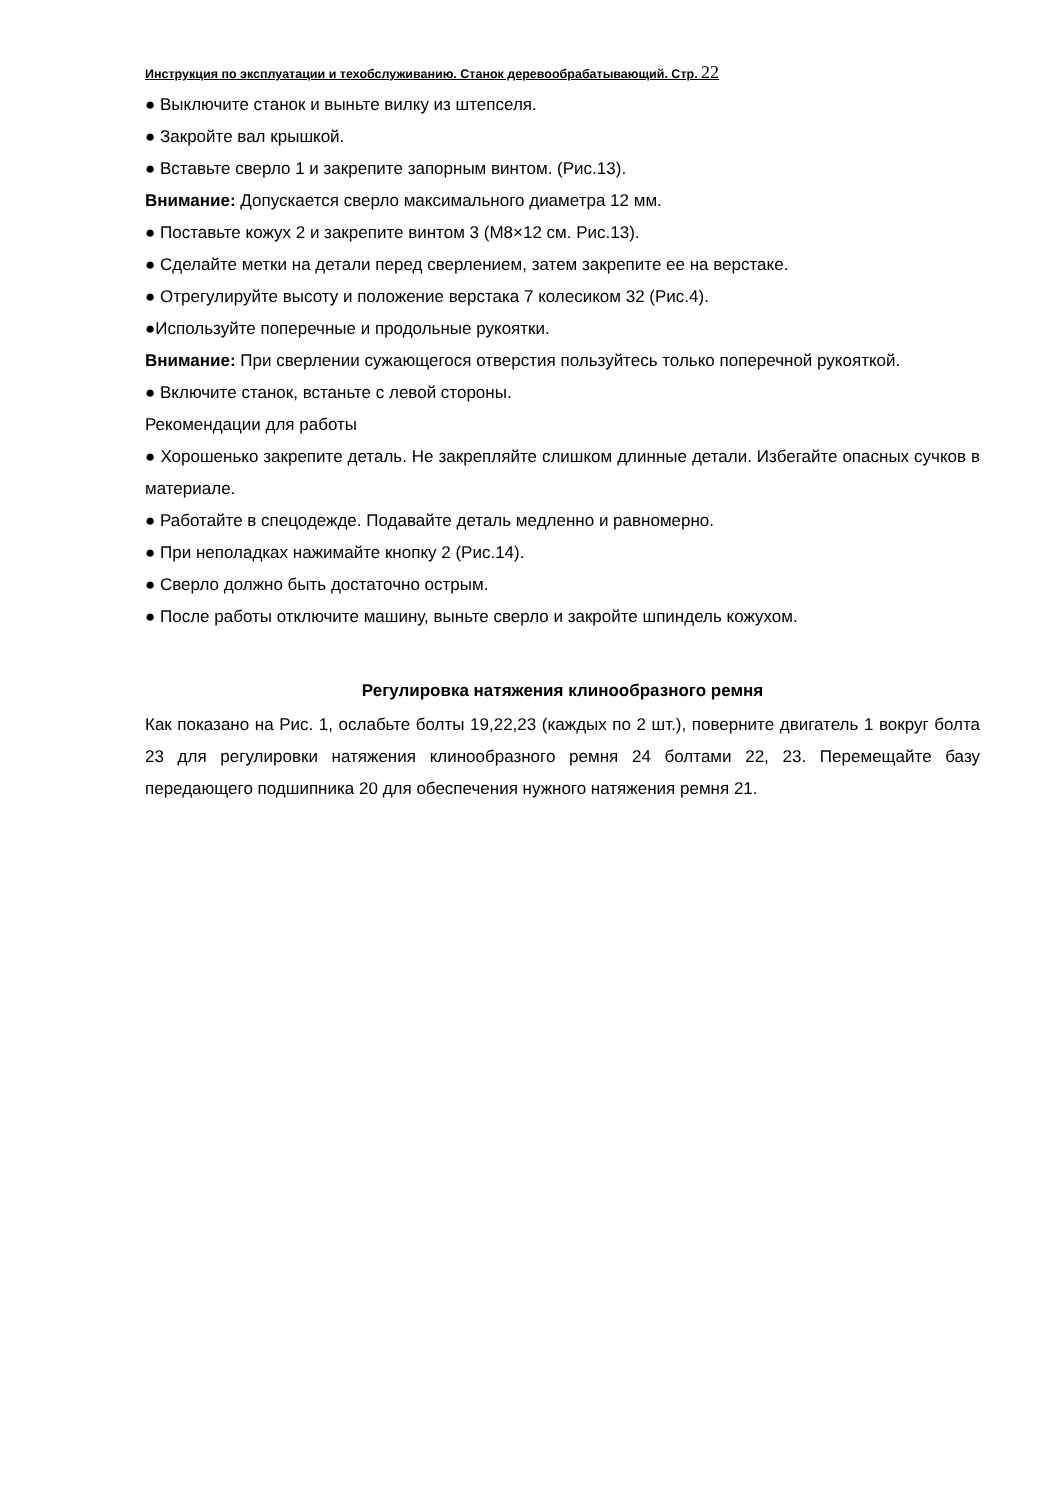Инструкция по эксплуатации и техобслуживанию. Станок деревообрабатывающий. Стр. 22
● Выключите станок и выньте вилку из штепселя.
● Закройте вал крышкой.
● Вставьте сверло 1 и закрепите запорным винтом. (Рис.13).
Внимание: Допускается сверло максимального диаметра 12 мм.
● Поставьте кожух 2 и закрепите винтом 3 (M8×12 см. Рис.13).
● Сделайте метки на детали перед сверлением, затем закрепите ее на верстаке.
● Отрегулируйте высоту и положение верстака 7 колесиком 32 (Рис.4).
●Используйте поперечные и продольные рукоятки.
Внимание: При сверлении сужающегося отверстия пользуйтесь только поперечной рукояткой.
● Включите станок, встаньте с левой стороны.
Рекомендации для работы
● Хорошенько закрепите деталь. Не закрепляйте слишком длинные детали. Избегайте опасных сучков в материале.
● Работайте в спецодежде. Подавайте деталь медленно и равномерно.
● При неполадках нажимайте кнопку 2 (Рис.14).
● Сверло должно быть достаточно острым.
● После работы отключите машину, выньте сверло и закройте шпиндель кожухом.
Регулировка натяжения клинообразного ремня
Как показано на Рис. 1, ослабьте болты 19,22,23 (каждых по 2 шт.), поверните двигатель 1 вокруг болта 23 для регулировки натяжения клинообразного ремня 24 болтами 22, 23. Перемещайте базу передающего подшипника 20 для обеспечения нужного натяжения ремня 21.